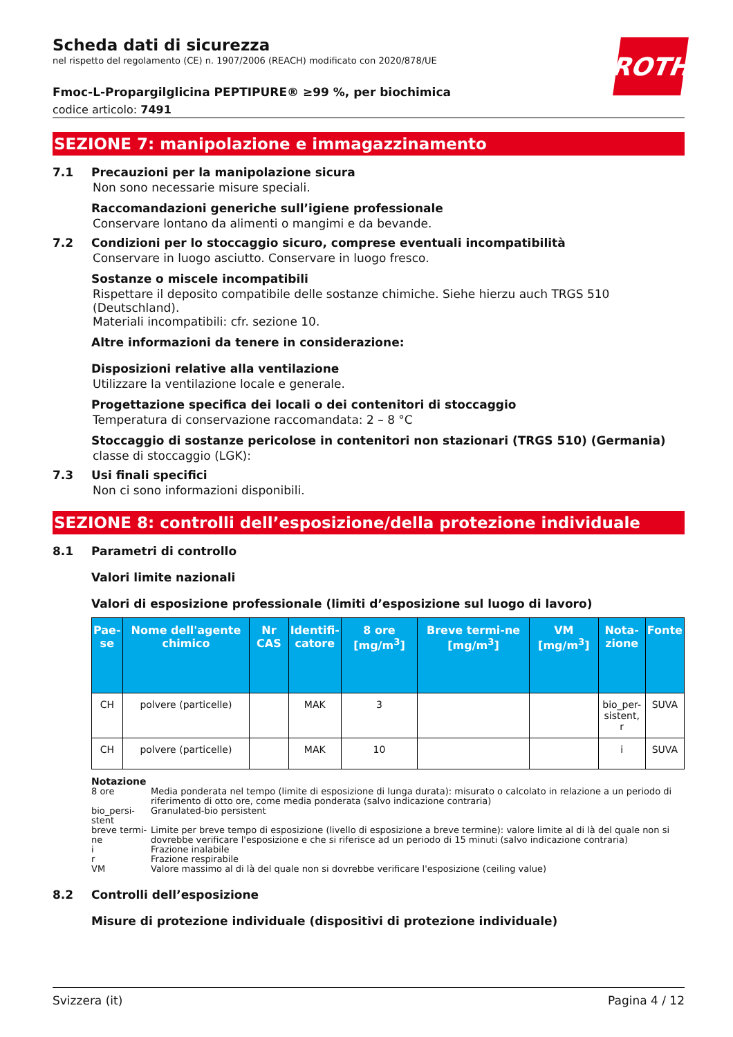ROTH
Scheda dati di sicurezza
nel rispetto del regolamento (CE) n. 1907/2006 (REACH) modificato con 2020/878/UE
Fmoc-L-Propargilglicina PEPTIPURE® ≥99 %, per biochimica
codice articolo: 7491
SEZIONE 7: manipolazione e immagazzinamento
7.1 Precauzioni per la manipolazione sicura
Non sono necessarie misure speciali.
Raccomandazioni generiche sull’igiene professionale
Conservare lontano da alimenti o mangimi e da bevande.
7.2 Condizioni per lo stoccaggio sicuro, comprese eventuali incompatibilità
Conservare in luogo asciutto. Conservare in luogo fresco.
Sostanze o miscele incompatibili
Rispettare il deposito compatibile delle sostanze chimiche. Siehe hierzu auch TRGS 510 (Deutschland).
Materiali incompatibili: cfr. sezione 10.
Altre informazioni da tenere in considerazione:
Disposizioni relative alla ventilazione
Utilizzare la ventilazione locale e generale.
Progettazione specifica dei locali o dei contenitori di stoccaggio
Temperatura di conservazione raccomandata: 2 – 8 °C
Stoccaggio di sostanze pericolose in contenitori non stazionari (TRGS 510) (Germania)
classe di stoccaggio (LGK):
7.3 Usi finali specifici
Non ci sono informazioni disponibili.
SEZIONE 8: controlli dell’esposizione/della protezione individuale
8.1 Parametri di controllo
Valori limite nazionali
Valori di esposizione professionale (limiti d’esposizione sul luogo di lavoro)
| Pae- se | Nome dell'agente chimico | Nr CAS | Identifi- catore | 8 ore [mg/m<sup>3</sup>] | Breve termi-ne [mg/m<sup>3</sup>] | VM [mg/m<sup>3</sup>] | Nota- zione | Fonte |
| --- | --- | --- | --- | --- | --- | --- | --- | --- |
| CH | polvere (particelle) | | MAK | 3 | | | bio_per- sistent, r | SUVA |
| CH | polvere (particelle) | | MAK | 10 | | | i | SUVA |
Notazione
8 ore Media ponderata nel tempo (limite di esposizione di lunga durata): misurato o calcolato in relazione a un periodo di riferimento di otto ore, come media ponderata (salvo indicazione contraria)
bio_persi-stent Granulated-bio persistent
breve termi-ne Limite per breve tempo di esposizione (livello di esposizione a breve termine): valore limite al di là del quale non si dovrebbe verificare l'esposizione e che si riferisce ad un periodo di 15 minuti (salvo indicazione contraria)
i Frazione inalabile
r Frazione respirabile
VM Valore massimo al di là del quale non si dovrebbe verificare l'esposizione (ceiling value)
8.2 Controlli dell’esposizione
Misure di protezione individuale (dispositivi di protezione individuale)
Svizzera (it) Pagina 4 / 12